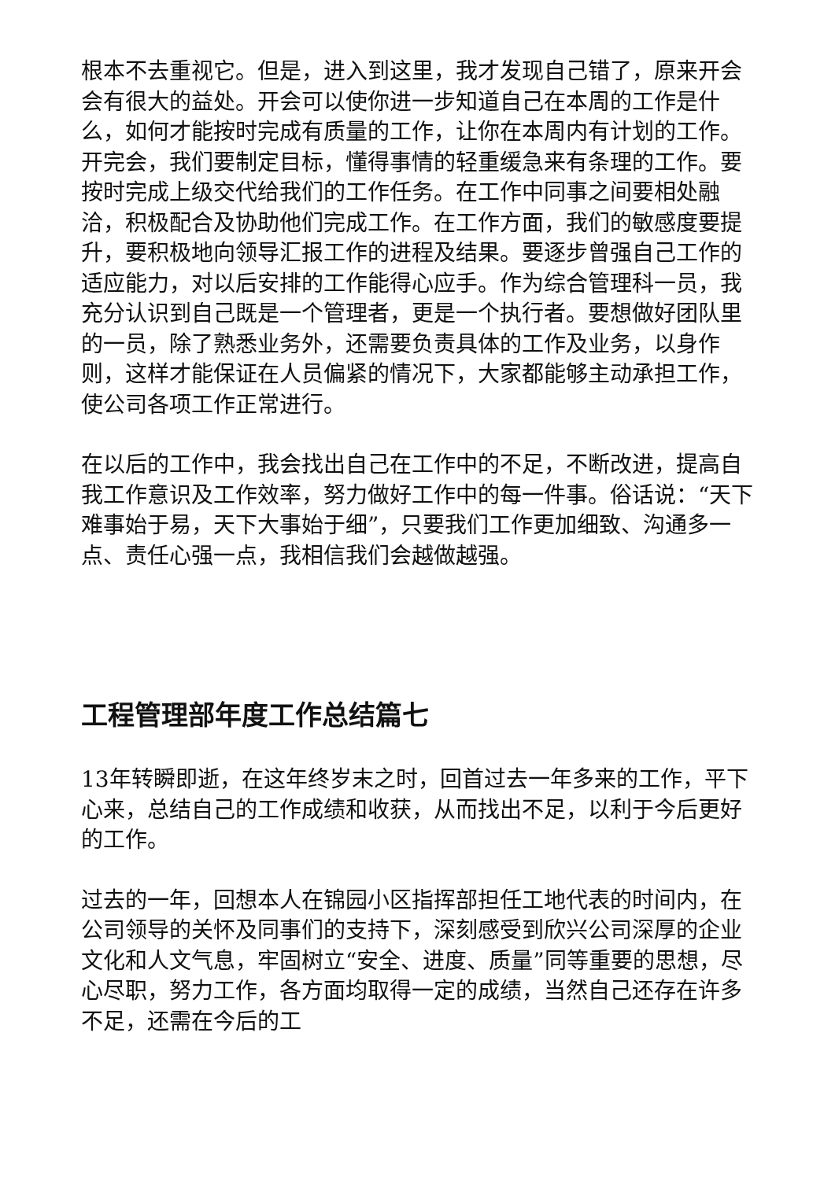根本不去重视它。但是，进入到这里，我才发现自己错了，原来开会会有很大的益处。开会可以使你进一步知道自己在本周的工作是什么，如何才能按时完成有质量的工作，让你在本周内有计划的工作。开完会，我们要制定目标，懂得事情的轻重缓急来有条理的工作。要按时完成上级交代给我们的工作任务。在工作中同事之间要相处融洽，积极配合及协助他们完成工作。在工作方面，我们的敏感度要提升，要积极地向领导汇报工作的进程及结果。要逐步曾强自己工作的适应能力，对以后安排的工作能得心应手。作为综合管理科一员，我充分认识到自己既是一个管理者，更是一个执行者。要想做好团队里的一员，除了熟悉业务外，还需要负责具体的工作及业务，以身作则，这样才能保证在人员偏紧的情况下，大家都能够主动承担工作，使公司各项工作正常进行。
在以后的工作中，我会找出自己在工作中的不足，不断改进，提高自我工作意识及工作效率，努力做好工作中的每一件事。俗话说：“天下难事始于易，天下大事始于细”，只要我们工作更加细致、沟通多一点、责任心强一点，我相信我们会越做越强。
工程管理部年度工作总结篇七
13年转瞬即逝，在这年终岁末之时，回首过去一年多来的工作，平下心来，总结自己的工作成绩和收获，从而找出不足，以利于今后更好的工作。
过去的一年，回想本人在锦园小区指挥部担任工地代表的时间内，在公司领导的关怀及同事们的支持下，深刻感受到欣兴公司深厚的企业文化和人文气息，牢固树立“安全、进度、质量”同等重要的思想，尽心尽职，努力工作，各方面均取得一定的成绩，当然自己还存在许多不足，还需在今后的工